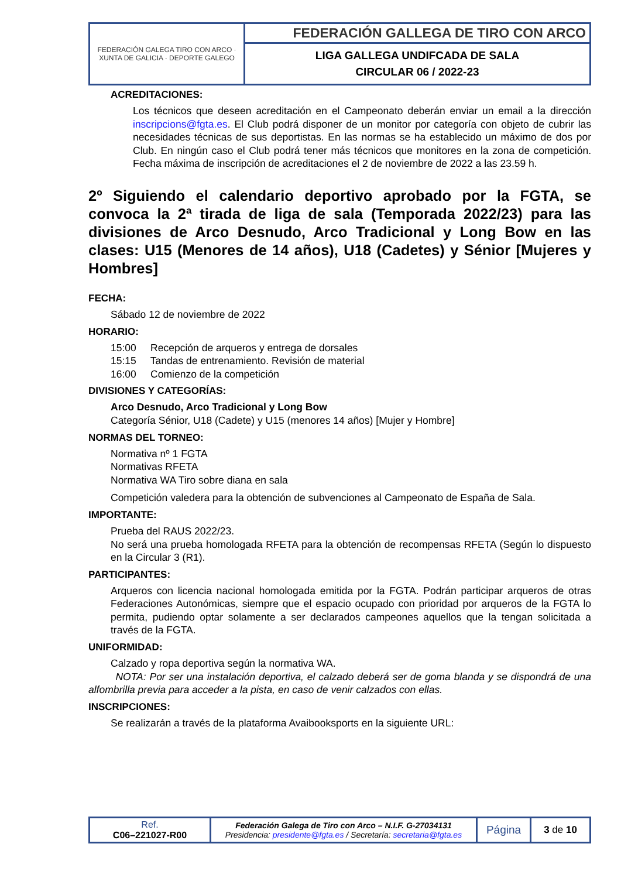| FEDERACIÓN GALEGA TIRO CON ARCO · XUNTA DE GALICIA · DEPORTE GALEGO | FEDERACIÓN GALLEGA DE TIRO CON ARCO |
| | LIGA GALLEGA UNDIFCADA DE SALA CIRCULAR 06 / 2022-23 |
ACREDITACIONES:
Los técnicos que deseen acreditación en el Campeonato deberán enviar un email a la dirección inscripcions@fgta.es. El Club podrá disponer de un monitor por categoría con objeto de cubrir las necesidades técnicas de sus deportistas. En las normas se ha establecido un máximo de dos por Club. En ningún caso el Club podrá tener más técnicos que monitores en la zona de competición. Fecha máxima de inscripción de acreditaciones el 2 de noviembre de 2022 a las 23.59 h.
2º Siguiendo el calendario deportivo aprobado por la FGTA, se convoca la 2ª tirada de liga de sala (Temporada 2022/23) para las divisiones de Arco Desnudo, Arco Tradicional y Long Bow en las clases: U15 (Menores de 14 años), U18 (Cadetes) y Sénior [Mujeres y Hombres]
FECHA:
Sábado 12 de noviembre de 2022
HORARIO:
15:00 Recepción de arqueros y entrega de dorsales
15:15 Tandas de entrenamiento. Revisión de material
16:00 Comienzo de la competición
DIVISIONES Y CATEGORÍAS:
Arco Desnudo, Arco Tradicional y Long Bow
Categoría Sénior, U18 (Cadete) y U15 (menores 14 años) [Mujer y Hombre]
NORMAS DEL TORNEO:
Normativa nº 1 FGTA
Normativas RFETA
Normativa WA Tiro sobre diana en sala
Competición valedera para la obtención de subvenciones al Campeonato de España de Sala.
IMPORTANTE:
Prueba del RAUS 2022/23.
No será una prueba homologada RFETA para la obtención de recompensas RFETA (Según lo dispuesto en la Circular 3 (R1).
PARTICIPANTES:
Arqueros con licencia nacional homologada emitida por la FGTA. Podrán participar arqueros de otras Federaciones Autonómicas, siempre que el espacio ocupado con prioridad por arqueros de la FGTA lo permita, pudiendo optar solamente a ser declarados campeones aquellos que la tengan solicitada a través de la FGTA.
UNIFORMIDAD:
Calzado y ropa deportiva según la normativa WA.
NOTA: Por ser una instalación deportiva, el calzado deberá ser de goma blanda y se dispondrá de una alfombrilla previa para acceder a la pista, en caso de venir calzados con ellas.
INSCRIPCIONES:
Se realizarán a través de la plataforma Avaibooksports en la siguiente URL:
| Ref. C06–221027-R00 | Federación Galega de Tiro con Arco – N.I.F. G-27034131 Presidencia: presidente@fgta.es / Secretaría: secretaria@fgta.es | Página | 3 de 10 |